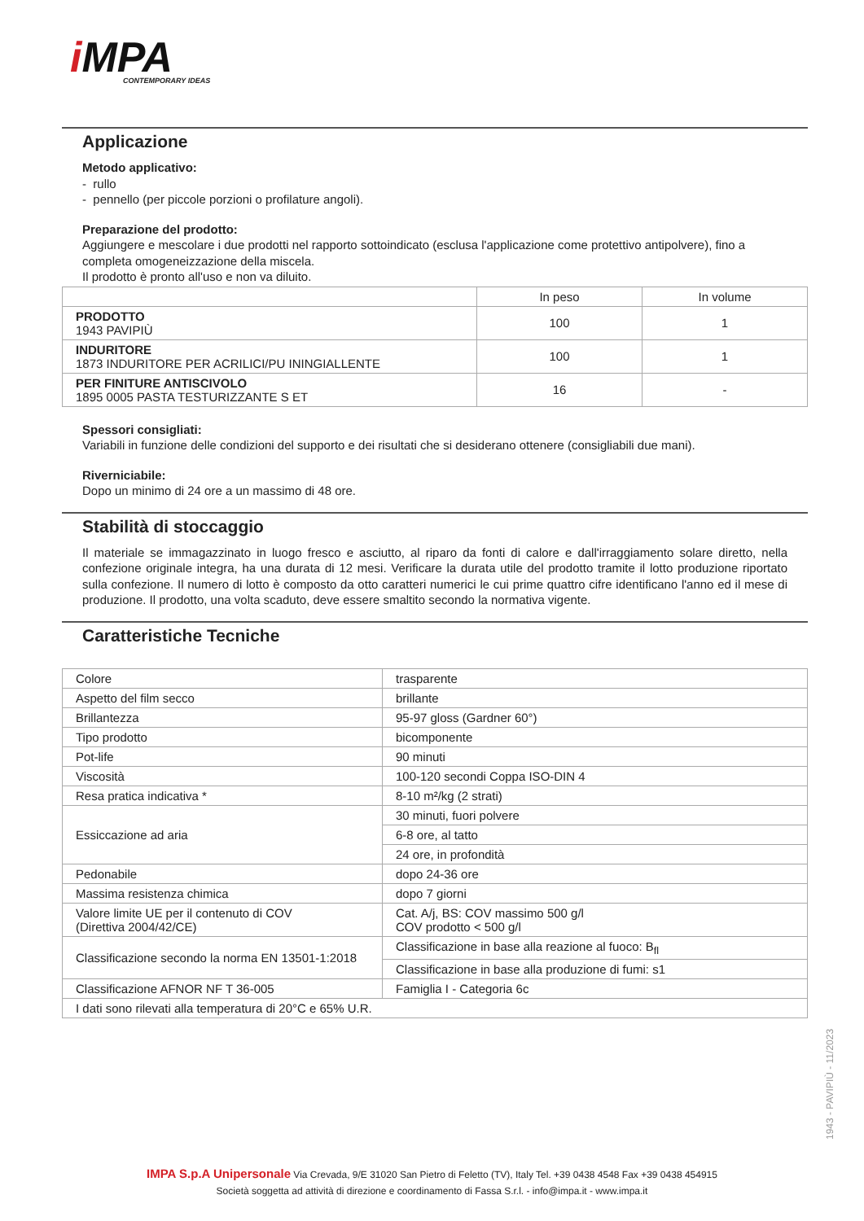i MPA
CONTEMPORARY IDEAS
Applicazione
Metodo applicativo:
- rullo
- pennello (per piccole porzioni o profilature angoli).
Preparazione del prodotto:
Aggiungere e mescolare i due prodotti nel rapporto sottoindicato (esclusa l'applicazione come protettivo antipolvere), fino a completa omogeneizzazione della miscela.
Il prodotto è pronto all'uso e non va diluito.
| | In peso | In volume |
| --- | --- | --- |
| PRODOTTO 1943 PAVIPIÙ | 100 | 1 |
| INDURITORE 1873 INDURITORE PER ACRILICI/PU ININGIALLENTE | 100 | 1 |
| PER FINITURE ANTISCIVOLO 1895 0005 PASTA TESTURIZZANTE S ET | 16 | - |
Spessori consigliati:
Variabili in funzione delle condizioni del supporto e dei risultati che si desiderano ottenere (consigliabili due mani).
Riverniciabile:
Dopo un minimo di 24 ore a un massimo di 48 ore.
Stabilità di stoccaggio
Il materiale se immagazzinato in luogo fresco e asciutto, al riparo da fonti di calore e dall'irraggiamento solare diretto, nella confezione originale integra, ha una durata di 12 mesi. Verificare la durata utile del prodotto tramite il lotto produzione riportato sulla confezione. Il numero di lotto è composto da otto caratteri numerici le cui prime quattro cifre identificano l'anno ed il mese di produzione. Il prodotto, una volta scaduto, deve essere smaltito secondo la normativa vigente.
Caratteristiche Tecniche
| Colore | trasparente |
| Aspetto del film secco | brillante |
| Brillantezza | 95-97 gloss (Gardner 60°) |
| Tipo prodotto | bicomponente |
| Pot-life | 90 minuti |
| Viscosità | 100-120 secondi Coppa ISO-DIN 4 |
| Resa pratica indicativa * | 8-10 m²/kg (2 strati) |
| Essiccazione ad aria | 30 minuti, fuori polvere |
| | 6-8 ore, al tatto |
| | 24 ore, in profondità |
| Pedonabile | dopo 24-36 ore |
| Massima resistenza chimica | dopo 7 giorni |
| Valore limite UE per il contenuto di COV (Direttiva 2004/42/CE) | Cat. A/j, BS: COV massimo 500 g/l COV prodotto < 500 g/l |
| Classificazione secondo la norma EN 13501-1:2018 | Classificazione in base alla reazione al fuoco: B<sub>fl</sub> |
| | Classificazione in base alla produzione di fumi: s1 |
| Classificazione AFNOR NF T 36-005 | Famiglia I - Categoria 6c |
| I dati sono rilevati alla temperatura di 20°C e 65% U.R. | |
1943 - PAVIPIÙ - 11/2023
IMPA S.p.A Unipersonale Via Crevada, 9/E 31020 San Pietro di Feletto (TV), Italy Tel. +39 0438 4548 Fax +39 0438 454915
Società soggetta ad attività di direzione e coordinamento di Fassa S.r.l. - info@impa.it - www.impa.it